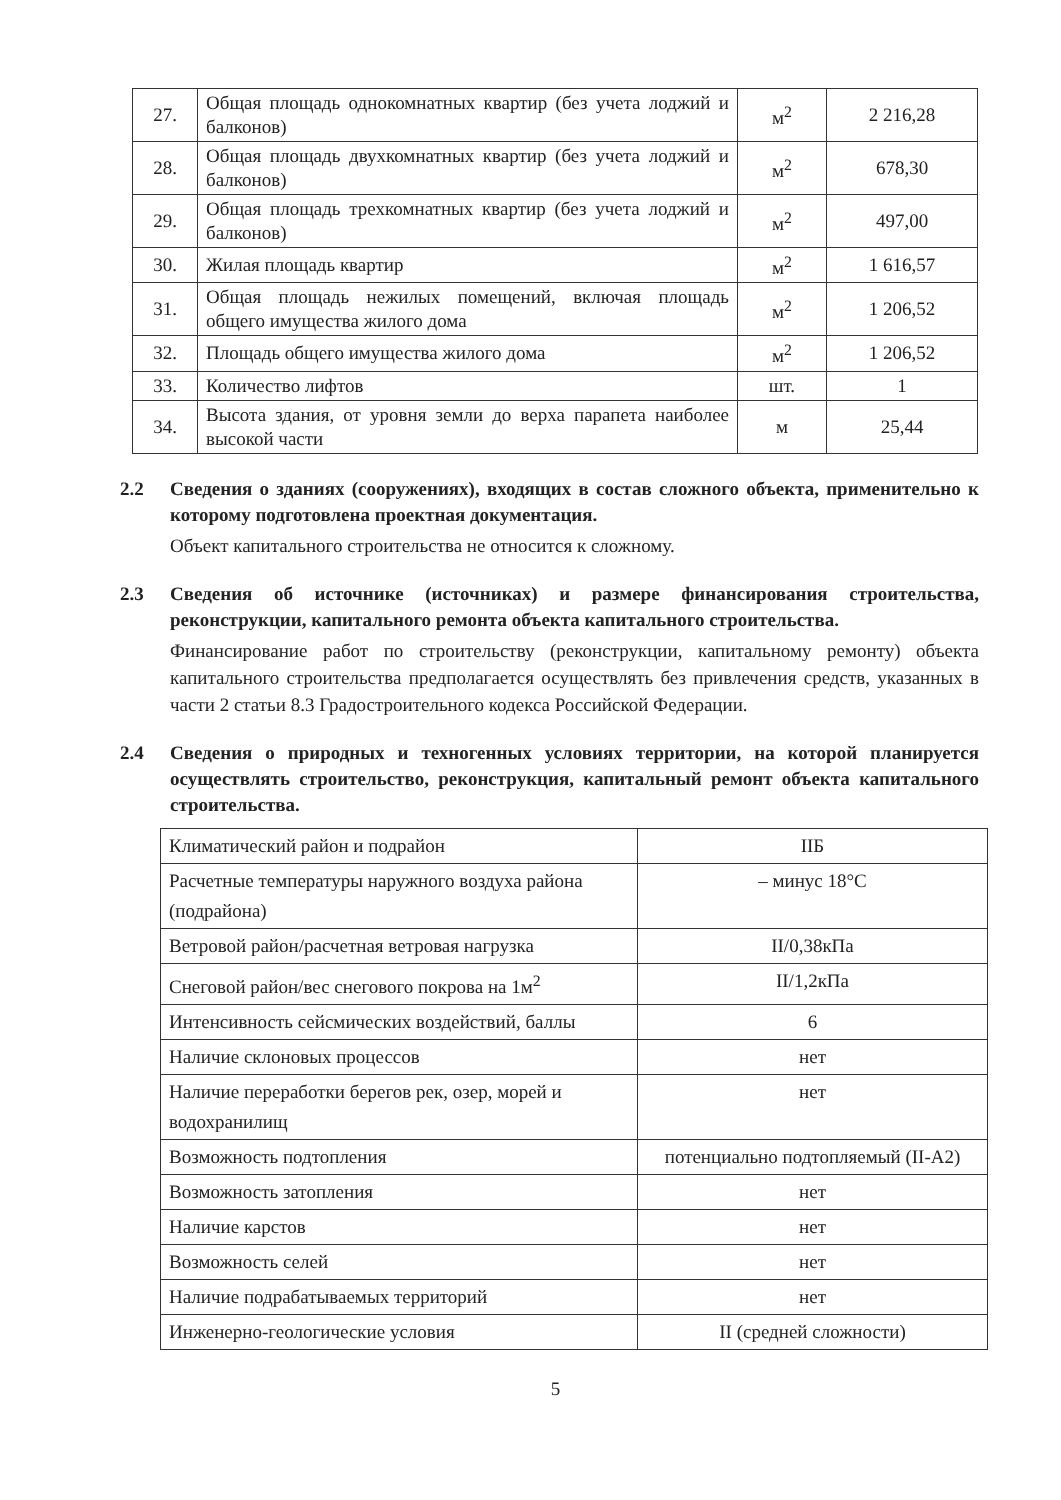| 27. | Общая площадь однокомнатных квартир (без учета лоджий и балконов) | м<sup>2</sup> | 2 216,28 |
| 28. | Общая площадь двухкомнатных квартир (без учета лоджий и балконов) | м<sup>2</sup> | 678,30 |
| 29. | Общая площадь трехкомнатных квартир (без учета лоджий и балконов) | м<sup>2</sup> | 497,00 |
| 30. | Жилая площадь квартир | м<sup>2</sup> | 1 616,57 |
| 31. | Общая площадь нежилых помещений, включая площадь общего имущества жилого дома | м<sup>2</sup> | 1 206,52 |
| 32. | Площадь общего имущества жилого дома | м<sup>2</sup> | 1 206,52 |
| 33. | Количество лифтов | шт. | 1 |
| 34. | Высота здания, от уровня земли до верха парапета наиболее высокой части | м | 25,44 |
2.2 Сведения о зданиях (сооружениях), входящих в состав сложного объекта, применительно к которому подготовлена проектная документация.
Объект капитального строительства не относится к сложному.
2.3 Сведения об источнике (источниках) и размере финансирования строительства, реконструкции, капитального ремонта объекта капитального строительства.
Финансирование работ по строительству (реконструкции, капитальному ремонту) объекта капитального строительства предполагается осуществлять без привлечения средств, указанных в части 2 статьи 8.3 Градостроительного кодекса Российской Федерации.
2.4 Сведения о природных и техногенных условиях территории, на которой планируется осуществлять строительство, реконструкция, капитальный ремонт объекта капитального строительства.
| Климатический район и подрайон | IIБ |
| Расчетные температуры наружного воздуха района (подрайона) | – минус 18°С |
| Ветровой район/расчетная ветровая нагрузка | II/0,38кПа |
| Снеговой район/вес снегового покрова на 1м<sup>2</sup> | II/1,2кПа |
| Интенсивность сейсмических воздействий, баллы | 6 |
| Наличие склоновых процессов | нет |
| Наличие переработки берегов рек, озер, морей и водохранилищ | нет |
| Возможность подтопления | потенциально подтопляемый (II-А2) |
| Возможность затопления | нет |
| Наличие карстов | нет |
| Возможность селей | нет |
| Наличие подрабатываемых территорий | нет |
| Инженерно-геологические условия | II (средней сложности) |
5